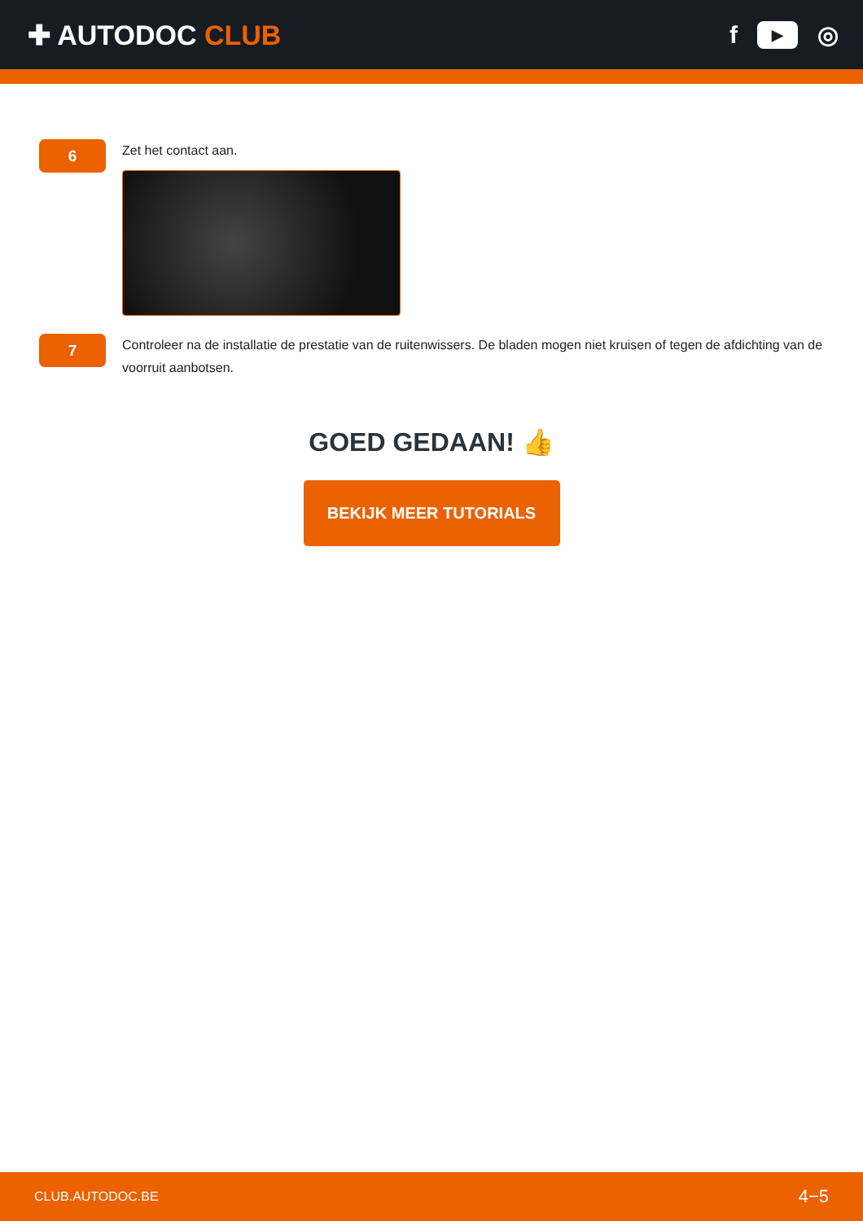✚ AUTODOC CLUB
f
▶
◎
6
Zet het contact aan.
7
Controleer na de installatie de prestatie van de ruitenwissers. De bladen mogen niet kruisen of tegen de afdichting van de voorruit aanbotsen.
GOED GEDAAN! 👍
BEKIJK MEER TUTORIALS
CLUB.AUTODOC.BE 4−5